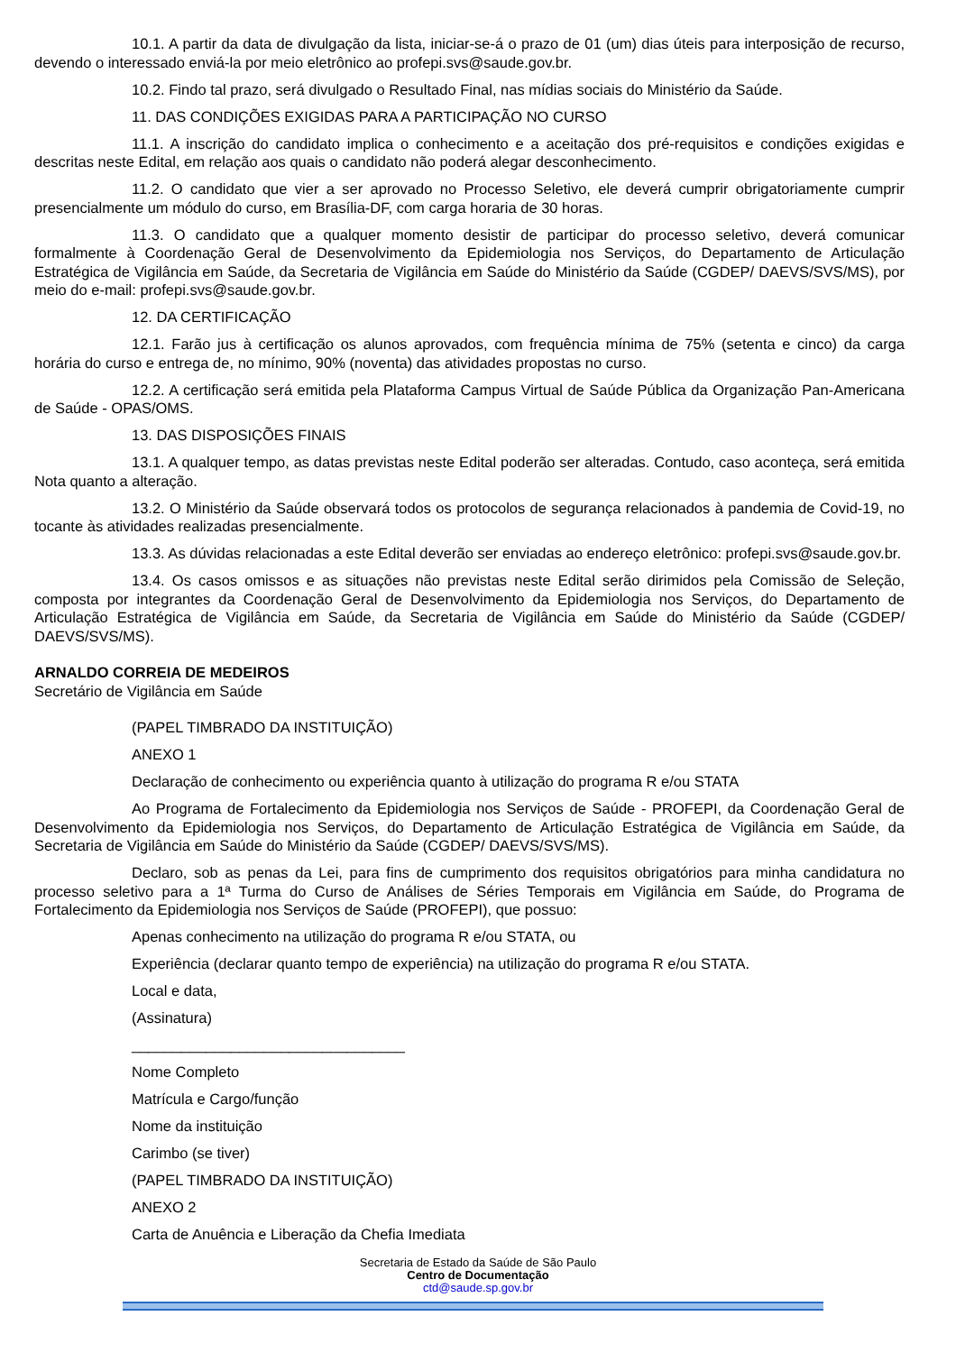10.1. A partir da data de divulgação da lista, iniciar-se-á o prazo de 01 (um) dias úteis para interposição de recurso, devendo o interessado enviá-la por meio eletrônico ao profepi.svs@saude.gov.br.
10.2. Findo tal prazo, será divulgado o Resultado Final, nas mídias sociais do Ministério da Saúde.
11. DAS CONDIÇÕES EXIGIDAS PARA A PARTICIPAÇÃO NO CURSO
11.1. A inscrição do candidato implica o conhecimento e a aceitação dos pré-requisitos e condições exigidas e descritas neste Edital, em relação aos quais o candidato não poderá alegar desconhecimento.
11.2. O candidato que vier a ser aprovado no Processo Seletivo, ele deverá cumprir obrigatoriamente cumprir presencialmente um módulo do curso, em Brasília-DF, com carga horaria de 30 horas.
11.3. O candidato que a qualquer momento desistir de participar do processo seletivo, deverá comunicar formalmente à Coordenação Geral de Desenvolvimento da Epidemiologia nos Serviços, do Departamento de Articulação Estratégica de Vigilância em Saúde, da Secretaria de Vigilância em Saúde do Ministério da Saúde (CGDEP/ DAEVS/SVS/MS), por meio do e-mail: profepi.svs@saude.gov.br.
12. DA CERTIFICAÇÃO
12.1. Farão jus à certificação os alunos aprovados, com frequência mínima de 75% (setenta e cinco) da carga horária do curso e entrega de, no mínimo, 90% (noventa) das atividades propostas no curso.
12.2. A certificação será emitida pela Plataforma Campus Virtual de Saúde Pública da Organização Pan-Americana de Saúde - OPAS/OMS.
13. DAS DISPOSIÇÕES FINAIS
13.1. A qualquer tempo, as datas previstas neste Edital poderão ser alteradas. Contudo, caso aconteça, será emitida Nota quanto a alteração.
13.2. O Ministério da Saúde observará todos os protocolos de segurança relacionados à pandemia de Covid-19, no tocante às atividades realizadas presencialmente.
13.3. As dúvidas relacionadas a este Edital deverão ser enviadas ao endereço eletrônico: profepi.svs@saude.gov.br.
13.4. Os casos omissos e as situações não previstas neste Edital serão dirimidos pela Comissão de Seleção, composta por integrantes da Coordenação Geral de Desenvolvimento da Epidemiologia nos Serviços, do Departamento de Articulação Estratégica de Vigilância em Saúde, da Secretaria de Vigilância em Saúde do Ministério da Saúde (CGDEP/ DAEVS/SVS/MS).
ARNALDO CORREIA DE MEDEIROS
Secretário de Vigilância em Saúde
(PAPEL TIMBRADO DA INSTITUIÇÃO)
ANEXO 1
Declaração de conhecimento ou experiência quanto à utilização do programa R e/ou STATA
Ao Programa de Fortalecimento da Epidemiologia nos Serviços de Saúde - PROFEPI, da Coordenação Geral de Desenvolvimento da Epidemiologia nos Serviços, do Departamento de Articulação Estratégica de Vigilância em Saúde, da Secretaria de Vigilância em Saúde do Ministério da Saúde (CGDEP/ DAEVS/SVS/MS).
Declaro, sob as penas da Lei, para fins de cumprimento dos requisitos obrigatórios para minha candidatura no processo seletivo para a 1ª Turma do Curso de Análises de Séries Temporais em Vigilância em Saúde, do Programa de Fortalecimento da Epidemiologia nos Serviços de Saúde (PROFEPI), que possuo:
Apenas conhecimento na utilização do programa R e/ou STATA, ou
Experiência (declarar quanto tempo de experiência) na utilização do programa R e/ou STATA.
Local e data,
(Assinatura)
_________________________________
Nome Completo
Matrícula e Cargo/função
Nome da instituição
Carimbo (se tiver)
(PAPEL TIMBRADO DA INSTITUIÇÃO)
ANEXO 2
Carta de Anuência e Liberação da Chefia Imediata
Secretaria de Estado da Saúde de São Paulo
Centro de Documentação
ctd@saude.sp.gov.br